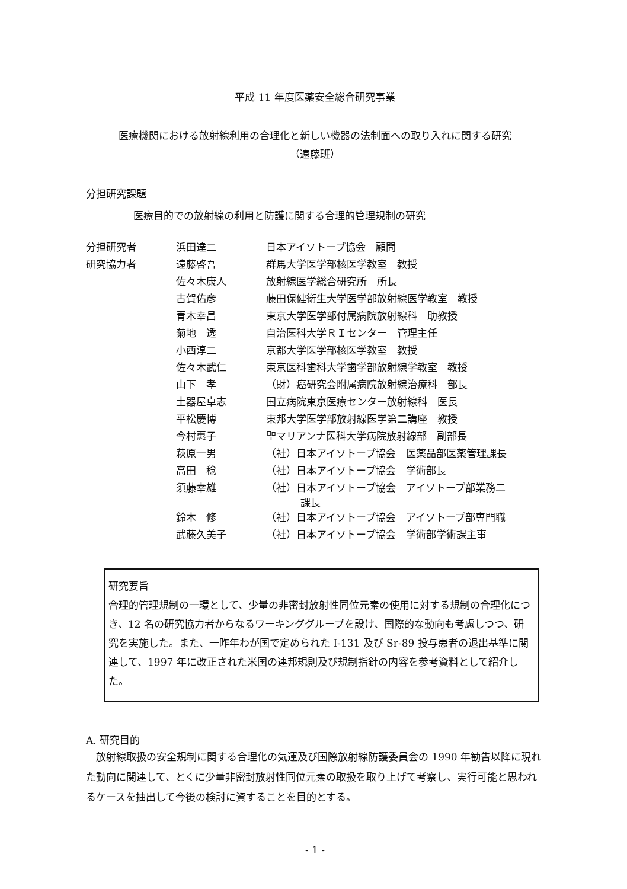平成 11 年度医薬安全総合研究事業
医療機関における放射線利用の合理化と新しい機器の法制面への取り入れに関する研究
（遠藤班）
分担研究課題
医療目的での放射線の利用と防護に関する合理的管理規制の研究
| 分担研究者 | 浜田達二 | 日本アイソトープ協会 顧問 |
| 研究協力者 | 遠藤啓吾 | 群馬大学医学部核医学教室 教授 |
| | 佐々木康人 | 放射線医学総合研究所 所長 |
| | 古賀佑彦 | 藤田保健衛生大学医学部放射線医学教室 教授 |
| | 青木幸昌 | 東京大学医学部付属病院放射線科 助教授 |
| | 菊地 透 | 自治医科大学ＲＩセンター 管理主任 |
| | 小西淳二 | 京都大学医学部核医学教室 教授 |
| | 佐々木武仁 | 東京医科歯科大学歯学部放射線学教室 教授 |
| | 山下 孝 | （財）癌研究会附属病院放射線治療科 部長 |
| | 土器屋卓志 | 国立病院東京医療センター放射線科 医長 |
| | 平松慶博 | 東邦大学医学部放射線医学第二講座 教授 |
| | 今村惠子 | 聖マリアンナ医科大学病院放射線部 副部長 |
| | 萩原一男 | （社）日本アイソトープ協会 医薬品部医薬管理課長 |
| | 高田 稔 | （社）日本アイソトープ協会 学術部長 |
| | 須藤幸雄 | （社）日本アイソトープ協会 アイソトープ部業務二 課長 |
| | 鈴木 修 | （社）日本アイソトープ協会 アイソトープ部専門職 |
| | 武藤久美子 | （社）日本アイソトープ協会 学術部学術課主事 |
研究要旨
合理的管理規制の一環として、少量の非密封放射性同位元素の使用に対する規制の合理化につき、12 名の研究協力者からなるワーキンググループを設け、国際的な動向も考慮しつつ、研究を実施した。また、一昨年わが国で定められた I-131 及び Sr-89 投与患者の退出基準に関連して、1997 年に改正された米国の連邦規則及び規制指針の内容を参考資料として紹介した。
A. 研究目的
放射線取扱の安全規制に関する合理化の気運及び国際放射線防護委員会の 1990 年勧告以降に現れた動向に関連して、とくに少量非密封放射性同位元素の取扱を取り上げて考察し、実行可能と思われるケースを抽出して今後の検討に資することを目的とする。
- 1 -